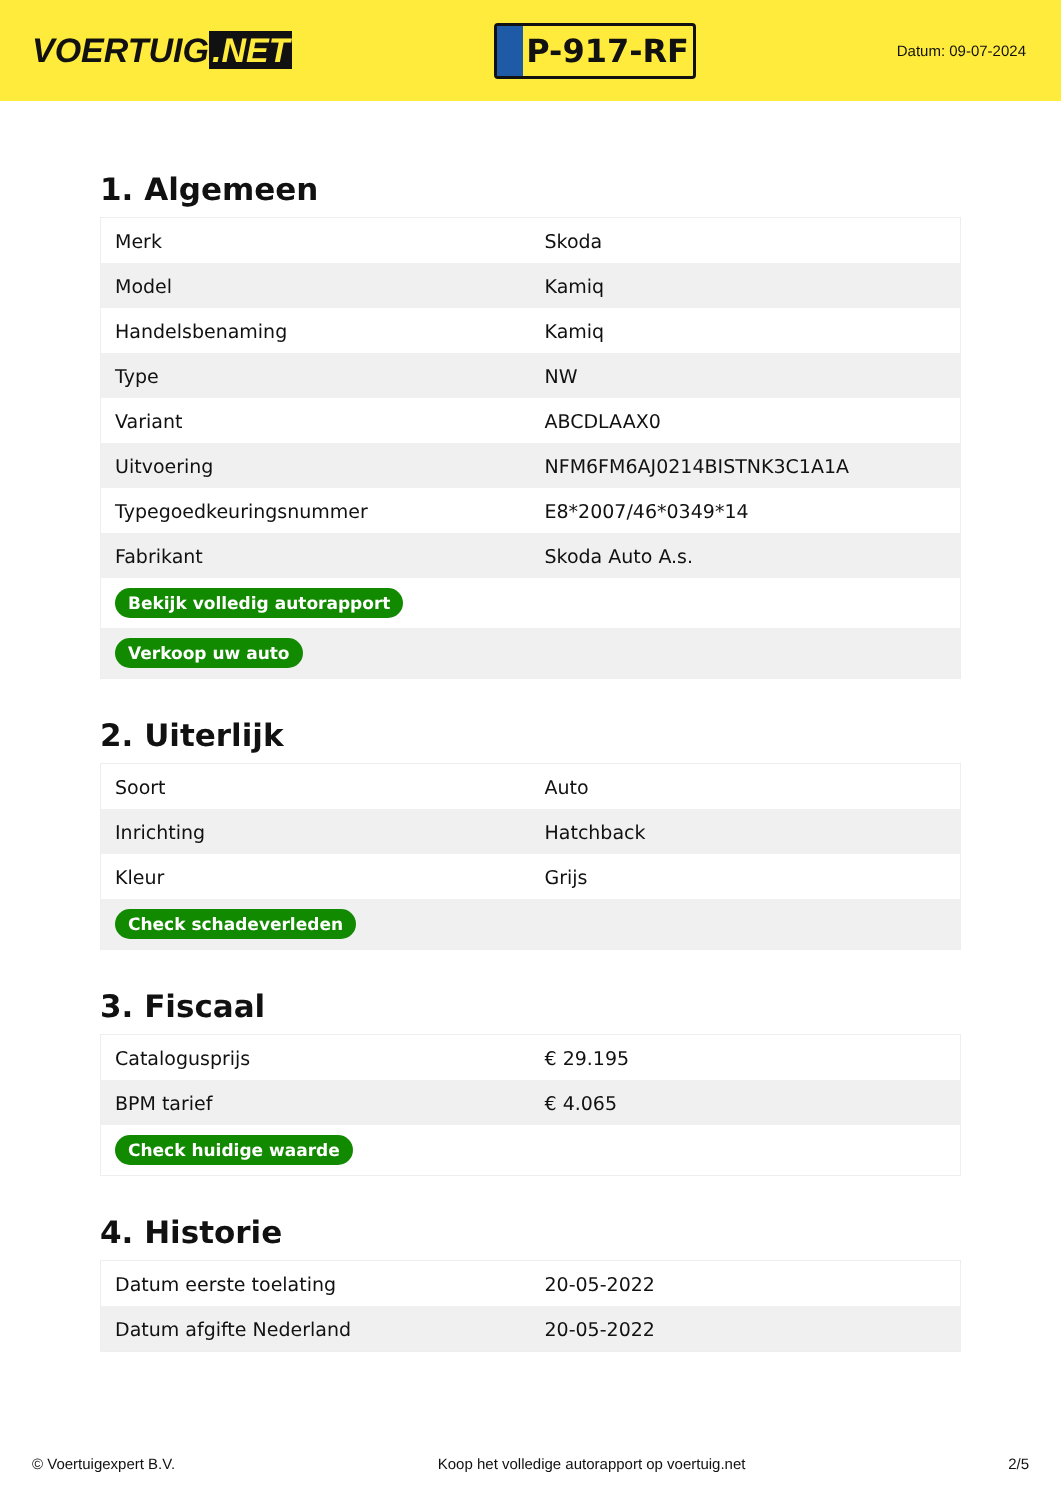VOERTUIG.NET
P-917-RF
Datum: 09-07-2024
1. Algemeen
| Merk | Skoda |
| Model | Kamiq |
| Handelsbenaming | Kamiq |
| Type | NW |
| Variant | ABCDLAAX0 |
| Uitvoering | NFM6FM6AJ0214BISTNK3C1A1A |
| Typegoedkeuringsnummer | E8*2007/46*0349*14 |
| Fabrikant | Skoda Auto A.s. |
| Bekijk volledig autorapport | |
| Verkoop uw auto | |
2. Uiterlijk
| Soort | Auto |
| Inrichting | Hatchback |
| Kleur | Grijs |
| Check schadeverleden | |
3. Fiscaal
| Catalogusprijs | € 29.195 |
| BPM tarief | € 4.065 |
| Check huidige waarde | |
4. Historie
| Datum eerste toelating | 20-05-2022 |
| Datum afgifte Nederland | 20-05-2022 |
© Voertuigexpert B.V. Koop het volledige autorapport op voertuig.net 2/5